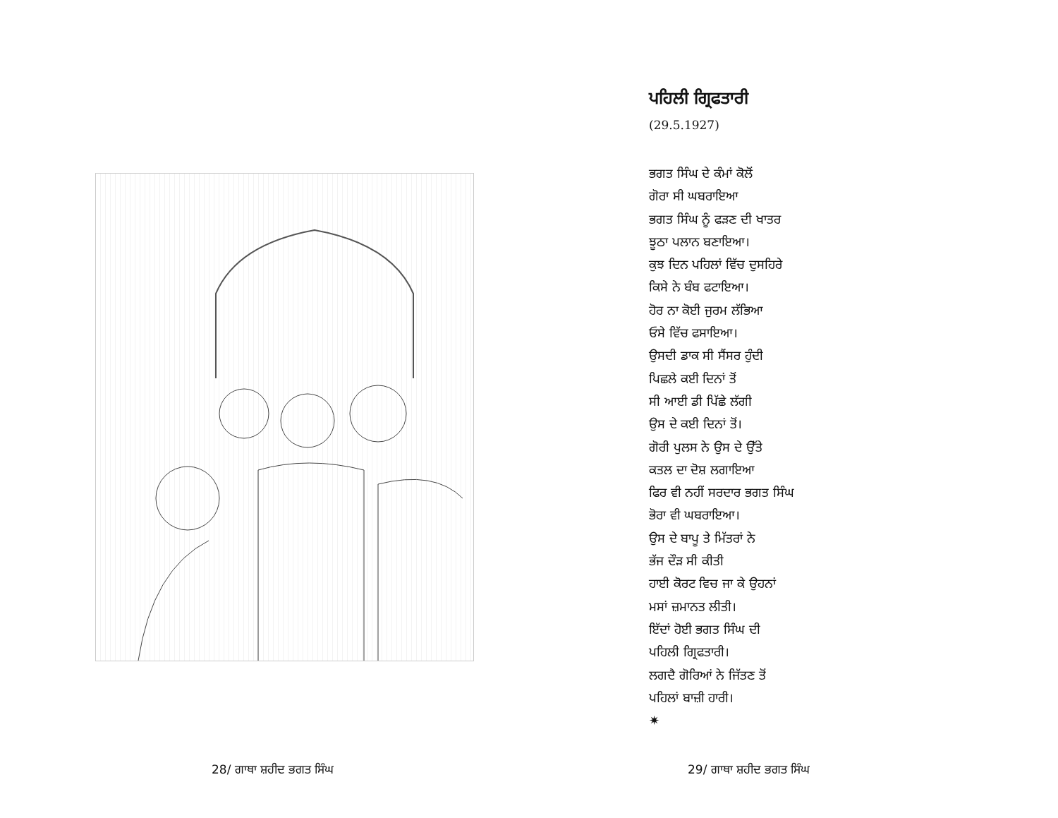28/ ਗਾਥਾ ਸ਼ਹੀਦ ਭਗਤ ਸਿੰਘ
ਪਹਿਲੀ ਗ੍ਰਿਫਤਾਰੀ
(29.5.1927)
ਭਗਤ ਸਿੰਘ ਦੇ ਕੰਮਾਂ ਕੋਲੋਂ
ਗੋਰਾ ਸੀ ਘਬਰਾਇਆ
ਭਗਤ ਸਿੰਘ ਨੂੰ ਫੜਣ ਦੀ ਖਾਤਰ
ਝੂਠਾ ਪਲਾਨ ਬਣਾਇਆ।
ਕੁਝ ਦਿਨ ਪਹਿਲਾਂ ਵਿੱਚ ਦੁਸਹਿਰੇ
ਕਿਸੇ ਨੇ ਬੰਬ ਫਟਾਇਆ।
ਹੋਰ ਨਾ ਕੋਈ ਜੁਰਮ ਲੱਭਿਆ
ਓਸੇ ਵਿੱਚ ਫਸਾਇਆ।
ਉਸਦੀ ਡਾਕ ਸੀ ਸੈਂਸਰ ਹੁੰਦੀ
ਪਿਛਲੇ ਕਈ ਦਿਨਾਂ ਤੋਂ
ਸੀ ਆਈ ਡੀ ਪਿੱਛੇ ਲੱਗੀ
ਉਸ ਦੇ ਕਈ ਦਿਨਾਂ ਤੋਂ।
ਗੋਰੀ ਪੁਲਸ ਨੇ ਉਸ ਦੇ ਉੱਤੇ
ਕਤਲ ਦਾ ਦੋਸ਼ ਲਗਾਇਆ
ਫਿਰ ਵੀ ਨਹੀਂ ਸਰਦਾਰ ਭਗਤ ਸਿੰਘ
ਭੋਰਾ ਵੀ ਘਬਰਾਇਆ।
ਉਸ ਦੇ ਬਾਪੂ ਤੇ ਮਿੱਤਰਾਂ ਨੇ
ਭੱਜ ਦੌੜ ਸੀ ਕੀਤੀ
ਹਾਈ ਕੋਰਟ ਵਿਚ ਜਾ ਕੇ ਉਹਨਾਂ
ਮਸਾਂ ਜ਼ਮਾਨਤ ਲੀਤੀ।
ਇੱਦਾਂ ਹੋਈ ਭਗਤ ਸਿੰਘ ਦੀ
ਪਹਿਲੀ ਗ੍ਰਿਫਤਾਰੀ।
ਲਗਦੈ ਗੋਰਿਆਂ ਨੇ ਜਿੱਤਣ ਤੋਂ
ਪਹਿਲਾਂ ਬਾਜ਼ੀ ਹਾਰੀ।
✷
29/ ਗਾਥਾ ਸ਼ਹੀਦ ਭਗਤ ਸਿੰਘ